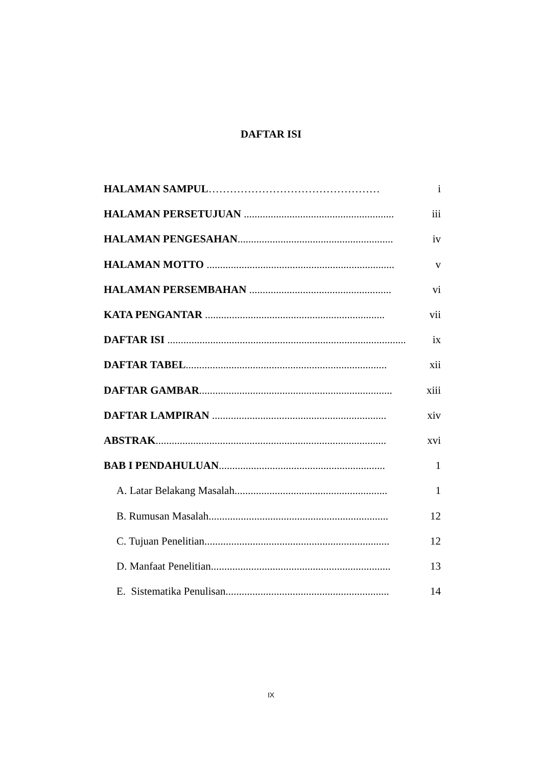DAFTAR ISI
HALAMAN SAMPUL………………………………………… i
HALAMAN PERSETUJUAN ........................................................ iii
HALAMAN PENGESAHAN.......................................................... iv
HALAMAN MOTTO ...................................................................... v
HALAMAN PERSEMBAHAN ..................................................... vi
KATA PENGANTAR ................................................................... vii
DAFTAR ISI .......................................................................................... ix
DAFTAR TABEL........................................................................... xii
DAFTAR GAMBAR........................................................................ xiii
DAFTAR LAMPIRAN ................................................................. xiv
ABSTRAK...................................................................................... xvi
BAB I PENDAHULUAN.............................................................. 1
A. Latar Belakang Masalah......................................................... 1
B. Rumusan Masalah................................................................... 12
C. Tujuan Penelitian..................................................................... 12
D. Manfaat Penelitian................................................................... 13
E. Sistematika Penulisan............................................................. 14
IX